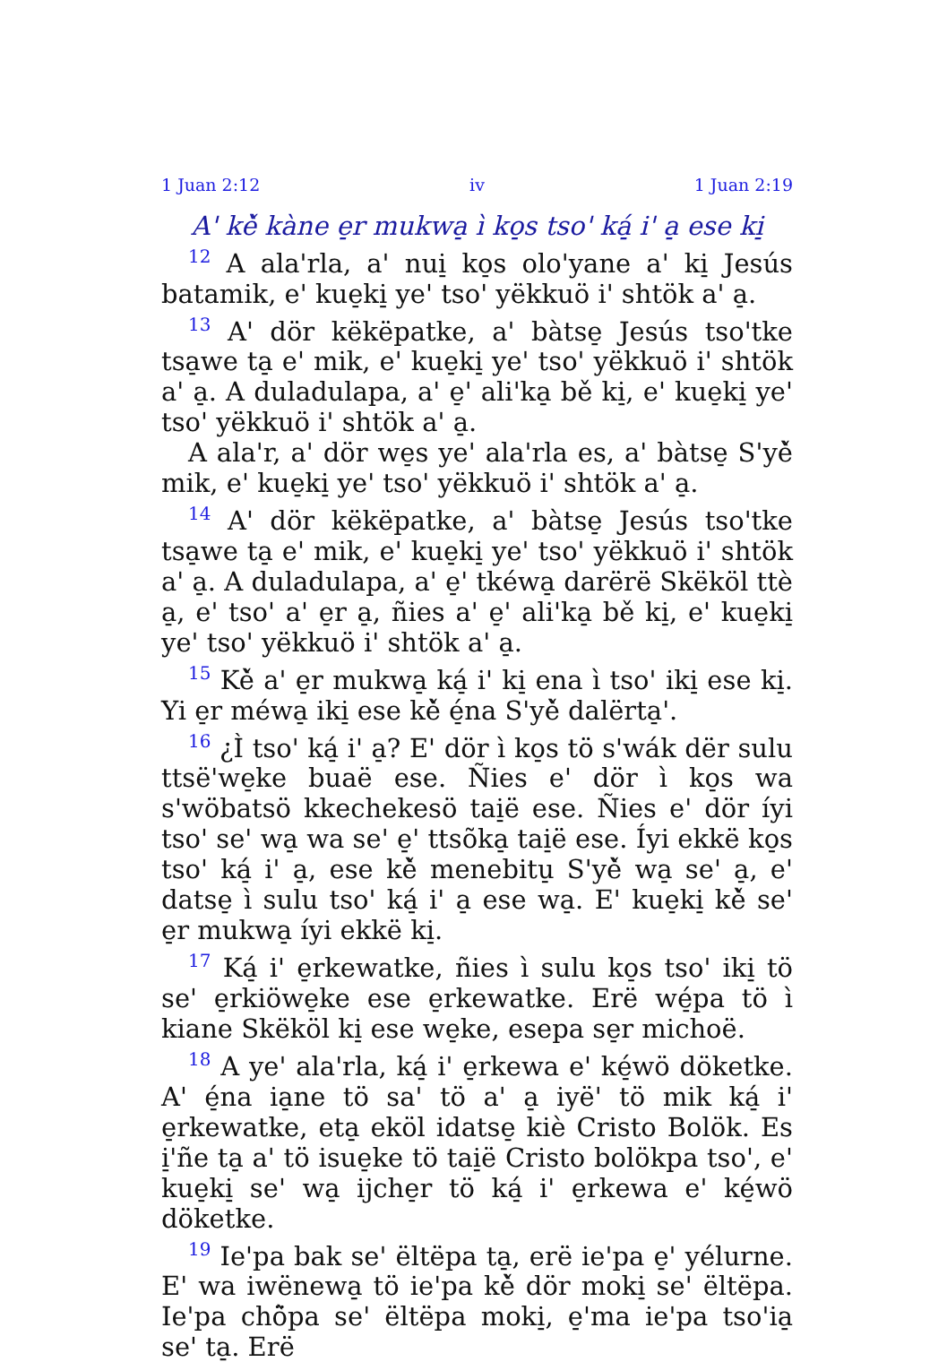1 Juan 2:12 iv 1 Juan 2:19
A' kě̀ kàne e̠r mukwa̠ ì ko̠s tso' ká̠ i' a̠ ese ki̠
<sup>12</sup> A ala'rla, a' nui̠ ko̠s olo'yane a' ki̠ Jesús batamik, e' kue̠ki̠ ye' tso' yëkkuö i' shtök a' a̠.
<sup>13</sup> A' dör këkëpatke, a' bàtse̠ Jesús tso'tke tsa̠we ta̠ e' mik, e' kue̠ki̠ ye' tso' yëkkuö i' shtök a' a̠. A duladulapa, a' e̠' ali'ka̠ bě ki̠, e' kue̠ki̠ ye' tso' yëkkuö i' shtök a' a̠.
A ala'r, a' dör we̠s ye' ala'rla es, a' bàtse̠ S'yě̀ mik, e' kue̠ki̠ ye' tso' yëkkuö i' shtök a' a̠.
<sup>14</sup> A' dör këkëpatke, a' bàtse̠ Jesús tso'tke tsa̠we ta̠ e' mik, e' kue̠ki̠ ye' tso' yëkkuö i' shtök a' a̠. A duladulapa, a' e̠' tkéwa̠ darërë Skëköl ttè a̠, e' tso' a' e̠r a̠, ñies a' e̠' ali'ka̠ bě ki̠, e' kue̠ki̠ ye' tso' yëkkuö i' shtök a' a̠.
<sup>15</sup> Kě̀ a' e̠r mukwa̠ ká̠ i' ki̠ ena ì tso' iki̠ ese ki̠. Yi e̠r méwa̠ iki̠ ese kě̀ é̠na S'yě̀ dalërta̠'.
<sup>16</sup> ¿Ì tso' ká̠ i' a̠? E' dör ì ko̠s tö s'wák dër sulu ttsë'we̠ke buaë ese. Ñies e' dör ì ko̠s wa s'wöbatsö kkechekesö tai̠ë ese. Ñies e' dör íyi tso' se' wa̠ wa se' e̠' ttsõka̠ tai̠ë ese. Íyi ekkë ko̠s tso' ká̠ i' a̠, ese kě̀ menebitu̠ S'yě̀ wa̠ se' a̠, e' datse̠ ì sulu tso' ká̠ i' a̠ ese wa̠. E' kue̠ki̠ kě̀ se' e̠r mukwa̠ íyi ekkë ki̠.
<sup>17</sup> Ká̠ i' e̠rkewatke, ñies ì sulu ko̠s tso' iki̠ tö se' e̠rkiöwe̠ke ese e̠rkewatke. Erë wé̠pa tö ì kiane Skëköl ki̠ ese we̠ke, esepa se̠r michoë.
<sup>18</sup> A ye' ala'rla, ká̠ i' e̠rkewa e' ké̠wö döketke. A' é̠na ia̠ne tö sa' tö a' a̠ iyë' tö mik ká̠ i' e̠rkewatke, eta̠ eköl idatse̠ kiè Cristo Bolök. Es i̠'ñe ta̠ a' tö isue̠ke tö tai̠ë Cristo bolökpa tso', e' kue̠ki̠ se' wa̠ ijche̠r tö ká̠ i' e̠rkewa e' ké̠wö döketke.
<sup>19</sup> Ie'pa bak se' ëltëpa ta̠, erë ie'pa e̠' yélurne. E' wa iwënewa̠ tö ie'pa kě̀ dör moki̠ se' ëltëpa. Ie'pa chö̀pa se' ëltëpa moki̠, e̠'ma ie'pa tso'ia̠ se' ta̠. Erë